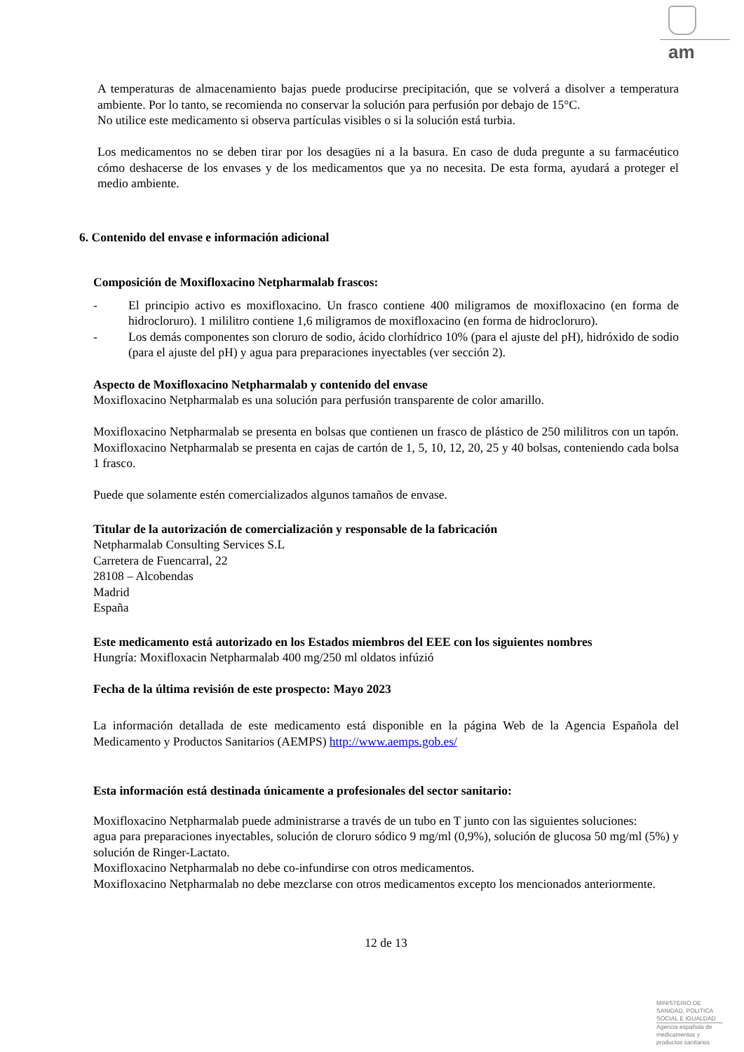am
A temperaturas de almacenamiento bajas puede producirse precipitación, que se volverá a disolver a temperatura ambiente. Por lo tanto, se recomienda no conservar la solución para perfusión por debajo de 15°C.
No utilice este medicamento si observa partículas visibles o si la solución está turbia.
Los medicamentos no se deben tirar por los desagües ni a la basura. En caso de duda pregunte a su farmacéutico cómo deshacerse de los envases y de los medicamentos que ya no necesita. De esta forma, ayudará a proteger el medio ambiente.
6. Contenido del envase e información adicional
Composición de Moxifloxacino Netpharmalab frascos:
- El principio activo es moxifloxacino. Un frasco contiene 400 miligramos de moxifloxacino (en forma de hidrocloruro). 1 mililitro contiene 1,6 miligramos de moxifloxacino (en forma de hidrocloruro).
- Los demás componentes son cloruro de sodio, ácido clorhídrico 10% (para el ajuste del pH), hidróxido de sodio (para el ajuste del pH) y agua para preparaciones inyectables (ver sección 2).
Aspecto de Moxifloxacino Netpharmalab y contenido del envase
Moxifloxacino Netpharmalab es una solución para perfusión transparente de color amarillo.
Moxifloxacino Netpharmalab se presenta en bolsas que contienen un frasco de plástico de 250 mililitros con un tapón. Moxifloxacino Netpharmalab se presenta en cajas de cartón de 1, 5, 10, 12, 20, 25 y 40 bolsas, conteniendo cada bolsa 1 frasco.
Puede que solamente estén comercializados algunos tamaños de envase.
Titular de la autorización de comercialización y responsable de la fabricación
Netpharmalab Consulting Services S.L
Carretera de Fuencarral, 22
28108 – Alcobendas
Madrid
España
Este medicamento está autorizado en los Estados miembros del EEE con los siguientes nombres
Hungría: Moxifloxacin Netpharmalab 400 mg/250 ml oldatos infúzió
Fecha de la última revisión de este prospecto: Mayo 2023
La información detallada de este medicamento está disponible en la página Web de la Agencia Española del Medicamento y Productos Sanitarios (AEMPS) http://www.aemps.gob.es/
Esta información está destinada únicamente a profesionales del sector sanitario:
Moxifloxacino Netpharmalab puede administrarse a través de un tubo en T junto con las siguientes soluciones:
agua para preparaciones inyectables, solución de cloruro sódico 9 mg/ml (0,9%), solución de glucosa 50 mg/ml (5%) y solución de Ringer-Lactato.
Moxifloxacino Netpharmalab no debe co-infundirse con otros medicamentos.
Moxifloxacino Netpharmalab no debe mezclarse con otros medicamentos excepto los mencionados anteriormente.
12 de 13
MINISTERIO DE
SANIDAD, POLITICA
SOCIAL E IGUALDAD
Agencia española de
medicamentos y
productos sanitarios